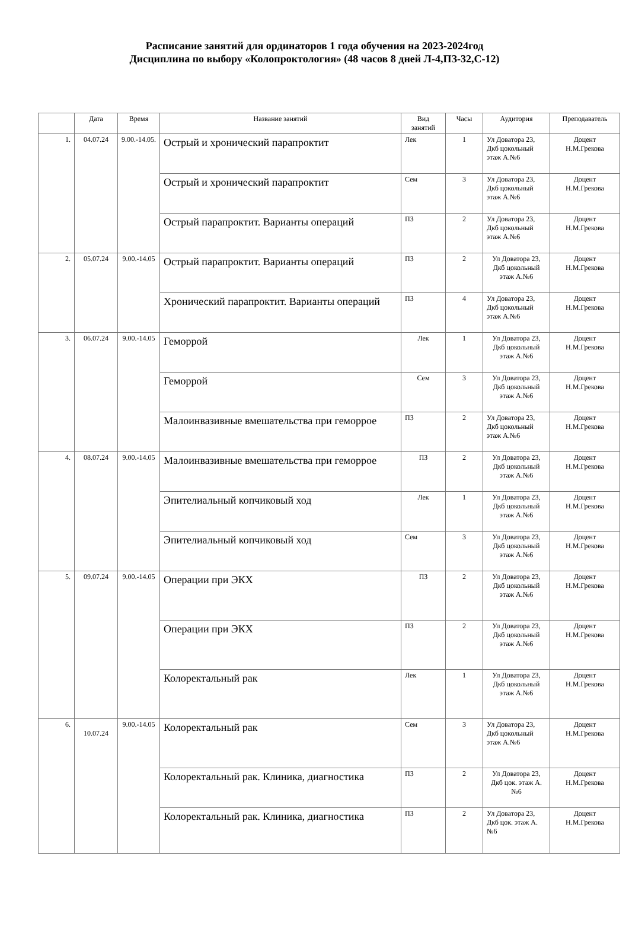Расписание занятий для ординаторов 1 года обучения на 2023-2024год
Дисциплина по выбору «Колопроктология» (48 часов 8 дней Л-4,ПЗ-32,С-12)
| | Дата | Время | Название занятий | Вид занятий | Часы | Аудитория | Преподаватель |
| --- | --- | --- | --- | --- | --- | --- | --- |
| 1. | 04.07.24 | 9.00.-14.05. | Острый и хронический парапроктит | Лек | 1 | Ул Доватора 23, Дкб цокольный этаж А.№6 | Доцент Н.М.Грекова |
| | | | Острый и хронический парапроктит | Сем | 3 | Ул Доватора 23, Дкб цокольный этаж А.№6 | Доцент Н.М.Грекова |
| | | | Острый парапроктит. Варианты операций | ПЗ | 2 | Ул Доватора 23, Дкб цокольный этаж А.№6 | Доцент Н.М.Грекова |
| 2. | 05.07.24 | 9.00.-14.05 | Острый парапроктит. Варианты операций | ПЗ | 2 | Ул Доватора 23, Дкб цокольный этаж А.№6 | Доцент Н.М.Грекова |
| | | | Хронический парапроктит. Варианты операций | ПЗ | 4 | Ул Доватора 23, Дкб цокольный этаж А.№6 | Доцент Н.М.Грекова |
| 3. | 06.07.24 | 9.00.-14.05 | Геморрой | Лек | 1 | Ул Доватора 23, Дкб цокольный этаж А.№6 | Доцент Н.М.Грекова |
| | | | Геморрой | Сем | 3 | Ул Доватора 23, Дкб цокольный этаж А.№6 | Доцент Н.М.Грекова |
| | | | Малоинвазивные вмешательства при геморрое | ПЗ | 2 | Ул Доватора 23, Дкб цокольный этаж А.№6 | Доцент Н.М.Грекова |
| 4. | 08.07.24 | 9.00.-14.05 | Малоинвазивные вмешательства при геморрое | ПЗ | 2 | Ул Доватора 23, Дкб цокольный этаж А.№6 | Доцент Н.М.Грекова |
| | | | Эпителиальный копчиковый ход | Лек | 1 | Ул Доватора 23, Дкб цокольный этаж А.№6 | Доцент Н.М.Грекова |
| | | | Эпителиальный копчиковый ход | Сем | 3 | Ул Доватора 23, Дкб цокольный этаж А.№6 | Доцент Н.М.Грекова |
| 5. | 09.07.24 | 9.00.-14.05 | Операции при ЭКХ | ПЗ | 2 | Ул Доватора 23, Дкб цокольный этаж А.№6 | Доцент Н.М.Грекова |
| | | | Операции при ЭКХ | ПЗ | 2 | Ул Доватора 23, Дкб цокольный этаж А.№6 | Доцент Н.М.Грекова |
| | | | Колоректальный рак | Лек | 1 | Ул Доватора 23, Дкб цокольный этаж А.№6 | Доцент Н.М.Грекова |
| 6. | 10.07.24 | 9.00.-14.05 | Колоректальный рак | Сем | 3 | Ул Доватора 23, Дкб цокольный этаж А.№6 | Доцент Н.М.Грекова |
| | | | Колоректальный рак. Клиника, диагностика | ПЗ | 2 | Ул Доватора 23, Дкб цок. этаж А.№6 | Доцент Н.М.Грекова |
| | | | Колоректальный рак. Клиника, диагностика | ПЗ | 2 | Ул Доватора 23, Дкб цок. этаж А.№6 | Доцент Н.М.Грекова |